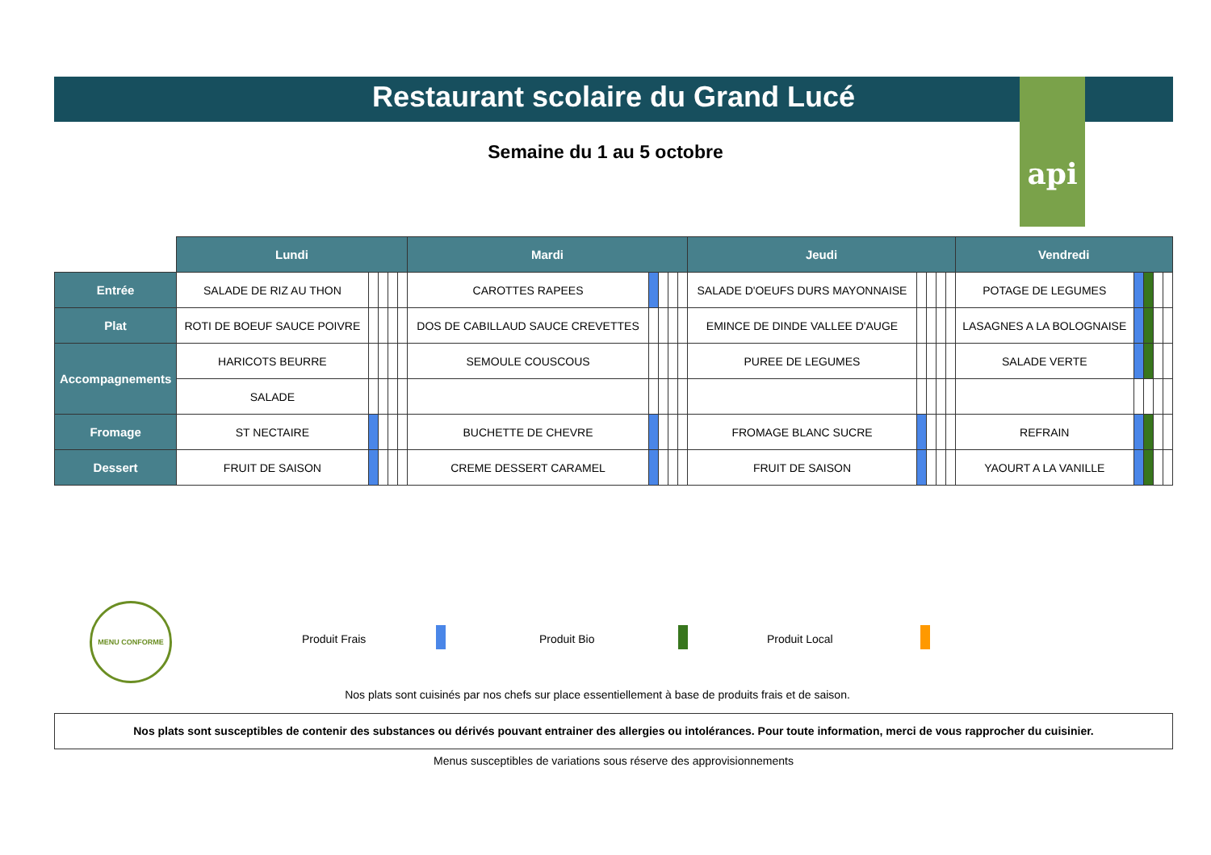api
Restaurant scolaire du Grand Lucé
Semaine du 1 au 5 octobre
| | Lundi | | | | | Mardi | | | | | Jeudi | | | | | Vendredi | | | | |
| Entrée | SALADE DE RIZ AU THON | | | | | CAROTTES RAPEES | | | | | SALADE D'OEUFS DURS MAYONNAISE | | | | | POTAGE DE LEGUMES | | | | |
| Plat | ROTI DE BOEUF SAUCE POIVRE | | | | | DOS DE CABILLAUD SAUCE CREVETTES | | | | | EMINCE DE DINDE VALLEE D'AUGE | | | | | LASAGNES A LA BOLOGNAISE | | | | |
| Accompagnements | HARICOTS BEURRE | | | | | SEMOULE COUSCOUS | | | | | PUREE DE LEGUMES | | | | | SALADE VERTE | | | | |
| | SALADE | | | | | | | | | | | | | | | | | | | |
| Fromage | ST NECTAIRE | | | | | BUCHETTE DE CHEVRE | | | | | FROMAGE BLANC SUCRE | | | | | REFRAIN | | | | |
| Dessert | FRUIT DE SAISON | | | | | CREME DESSERT CARAMEL | | | | | FRUIT DE SAISON | | | | | YAOURT A LA VANILLE | | | | |
MENU CONFORME
Produit Frais Produit Bio Produit Local
Nos plats sont cuisinés par nos chefs sur place essentiellement à base de produits frais et de saison.
Nos plats sont susceptibles de contenir des substances ou dérivés pouvant entrainer des allergies ou intolérances. Pour toute information, merci de vous rapprocher du cuisinier.
Menus susceptibles de variations sous réserve des approvisionnements